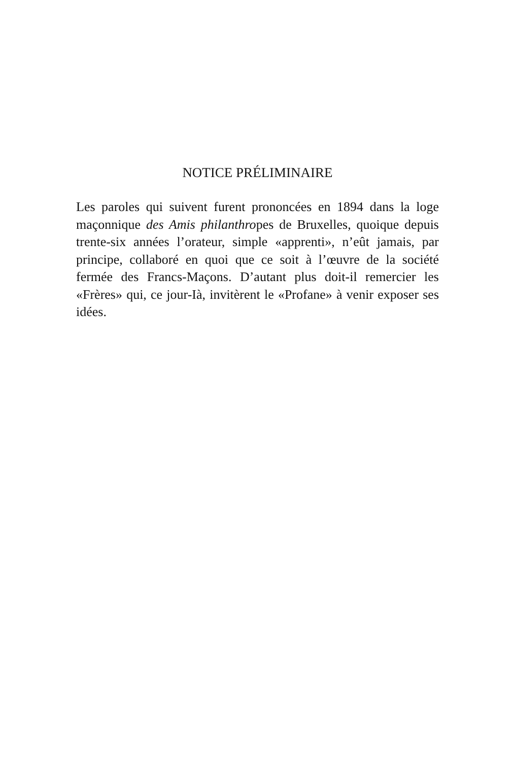NOTICE PRÉLIMINAIRE
Les paroles qui suivent furent prononcées en 1894 dans la loge maçonnique des Amis philanthropes de Bruxelles, quoique depuis trente-six années l’orateur, simple «apprenti», n’eût jamais, par principe, collaboré en quoi que ce soit à l’œuvre de la société fermée des Francs-Maçons. D’autant plus doit-il remercier les «Frères» qui, ce jour-Ià, invitèrent le «Profane» à venir exposer ses idées.